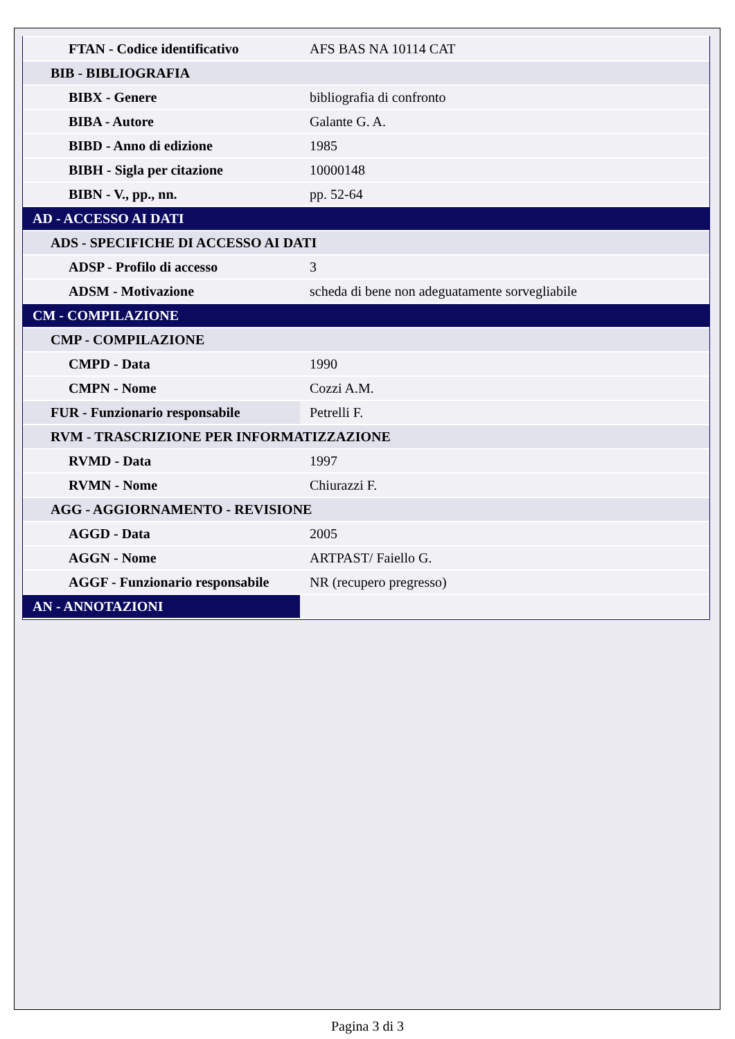| FTAN - Codice identificativo | AFS BAS NA 10114 CAT |
| BIB - BIBLIOGRAFIA | |
| BIBX - Genere | bibliografia di confronto |
| BIBA - Autore | Galante G. A. |
| BIBD - Anno di edizione | 1985 |
| BIBH - Sigla per citazione | 10000148 |
| BIBN - V., pp., nn. | pp. 52-64 |
| AD - ACCESSO AI DATI | |
| ADS - SPECIFICHE DI ACCESSO AI DATI | |
| ADSP - Profilo di accesso | 3 |
| ADSM - Motivazione | scheda di bene non adeguatamente sorvegliabile |
| CM - COMPILAZIONE | |
| CMP - COMPILAZIONE | |
| CMPD - Data | 1990 |
| CMPN - Nome | Cozzi A.M. |
| FUR - Funzionario responsabile | Petrelli F. |
| RVM - TRASCRIZIONE PER INFORMATIZZAZIONE | |
| RVMD - Data | 1997 |
| RVMN - Nome | Chiurazzi F. |
| AGG - AGGIORNAMENTO - REVISIONE | |
| AGGD - Data | 2005 |
| AGGN - Nome | ARTPAST/ Faiello G. |
| AGGF - Funzionario responsabile | NR (recupero pregresso) |
| AN - ANNOTAZIONI | |
Pagina 3 di 3